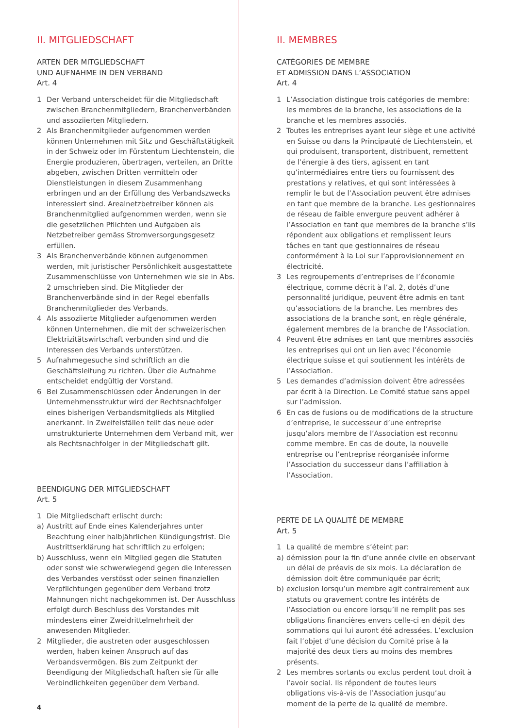II. MITGLIEDSCHAFT
ARTEN DER MITGLIEDSCHAFT
UND AUFNAHME IN DEN VERBAND
Art. 4
1 Der Verband unterscheidet für die Mitgliedschaft zwischen Branchenmitgliedern, Branchenverbänden und assoziierten Mitgliedern.
2 Als Branchenmitglieder aufgenommen werden können Unternehmen mit Sitz und Geschäftstätigkeit in der Schweiz oder im Fürstentum Liechtenstein, die Energie produzieren, übertragen, verteilen, an Dritte abgeben, zwischen Dritten vermitteln oder Dienstleistungen in diesem Zusammenhang erbringen und an der Erfüllung des Verbandszwecks interessiert sind. Arealnetzbetreiber können als Branchenmitglied aufgenommen werden, wenn sie die gesetzlichen Pflichten und Aufgaben als Netzbetreiber gemäss Stromversorgungsgesetz erfüllen.
3 Als Branchenverbände können aufgenommen werden, mit juristischer Persönlichkeit ausgestattete Zusammenschlüsse von Unternehmen wie sie in Abs. 2 umschrieben sind. Die Mitglieder der Branchenverbände sind in der Regel ebenfalls Branchenmitglieder des Verbands.
4 Als assoziierte Mitglieder aufgenommen werden können Unternehmen, die mit der schweizerischen Elektrizitätswirtschaft verbunden sind und die Interessen des Verbands unterstützen.
5 Aufnahmegesuche sind schriftlich an die Geschäftsleitung zu richten. Über die Aufnahme entscheidet endgültig der Vorstand.
6 Bei Zusammenschlüssen oder Änderungen in der Unternehmensstruktur wird der Rechtsnachfolger eines bisherigen Verbandsmitglieds als Mitglied anerkannt. In Zweifelsfällen teilt das neue oder umstrukturierte Unternehmen dem Verband mit, wer als Rechtsnachfolger in der Mitgliedschaft gilt.
BEENDIGUNG DER MITGLIEDSCHAFT
Art. 5
1 Die Mitgliedschaft erlischt durch:
a) Austritt auf Ende eines Kalenderjahres unter Beachtung einer halbjährlichen Kündigungsfrist. Die Austrittserklärung hat schriftlich zu erfolgen;
b) Ausschluss, wenn ein Mitglied gegen die Statuten oder sonst wie schwerwiegend gegen die Interessen des Verbandes verstösst oder seinen finanziellen Verpflichtungen gegenüber dem Verband trotz Mahnungen nicht nachgekommen ist. Der Ausschluss erfolgt durch Beschluss des Vorstandes mit mindestens einer Zweidrittelmehrheit der anwesenden Mitglieder.
2 Mitglieder, die austreten oder ausgeschlossen werden, haben keinen Anspruch auf das Verbandsvermögen. Bis zum Zeitpunkt der Beendigung der Mitgliedschaft haften sie für alle Verbindlichkeiten gegenüber dem Verband.
II. MEMBRES
CATÉGORIES DE MEMBRE
ET ADMISSION DANS L’ASSOCIATION
Art. 4
1 L’Association distingue trois catégories de membre: les membres de la branche, les associations de la branche et les membres associés.
2 Toutes les entreprises ayant leur siège et une activité en Suisse ou dans la Principauté de Liechtenstein, et qui produisent, transportent, distribuent, remettent de l’énergie à des tiers, agissent en tant qu’intermédiaires entre tiers ou fournissent des prestations y relatives, et qui sont intéressées à remplir le but de l’Association peuvent être admises en tant que membre de la branche. Les gestionnaires de réseau de faible envergure peuvent adhérer à l’Association en tant que membres de la branche s’ils répondent aux obligations et remplissent leurs tâches en tant que gestionnaires de réseau conformément à la Loi sur l’approvisionnement en électricité.
3 Les regroupements d’entreprises de l’économie électrique, comme décrit à l’al. 2, dotés d’une personnalité juridique, peuvent être admis en tant qu’associations de la branche. Les membres des associations de la branche sont, en règle générale, également membres de la branche de l’Association.
4 Peuvent être admises en tant que membres associés les entreprises qui ont un lien avec l’économie électrique suisse et qui soutiennent les intérêts de l’Association.
5 Les demandes d’admission doivent être adressées par écrit à la Direction. Le Comité statue sans appel sur l’admission.
6 En cas de fusions ou de modifications de la structure d’entreprise, le successeur d’une entreprise jusqu’alors membre de l’Association est reconnu comme membre. En cas de doute, la nouvelle entreprise ou l’entreprise réorganisée informe l’Association du successeur dans l’affiliation à l’Association.
PERTE DE LA QUALITÉ DE MEMBRE
Art. 5
1 La qualité de membre s’éteint par:
a) démission pour la fin d’une année civile en observant un délai de préavis de six mois. La déclaration de démission doit être communiquée par écrit;
b) exclusion lorsqu’un membre agit contrairement aux statuts ou gravement contre les intérêts de l’Association ou encore lorsqu’il ne remplit pas ses obligations financières envers celle-ci en dépit des sommations qui lui auront été adressées. L’exclusion fait l’objet d’une décision du Comité prise à la majorité des deux tiers au moins des membres présents.
2 Les membres sortants ou exclus perdent tout droit à l’avoir social. Ils répondent de toutes leurs obligations vis-à-vis de l’Association jusqu’au moment de la perte de la qualité de membre.
4